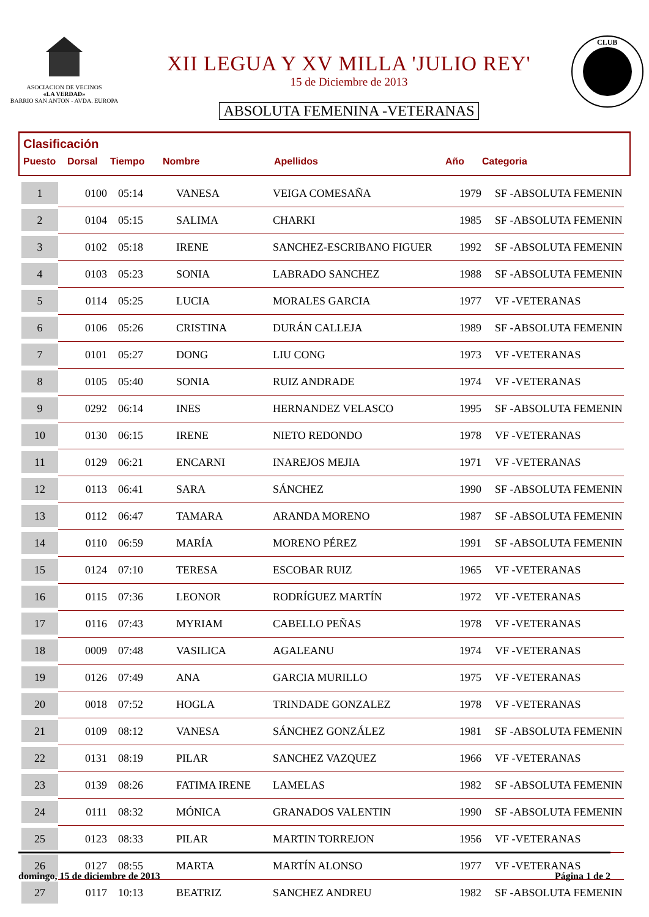ASOCIACION DE VECINOS
«LA VERDAD»
BARRIO SAN ANTON - AVDA. EUROPA
XII LEGUA Y XV MILLA 'JULIO REY'
15 de Diciembre de 2013
ABSOLUTA FEMENINA -VETERANAS
CLUB
Clasificación
Puesto Dorsal Tiempo Nombre Apellidos Año Categoria
| 1 | 0100 | 05:14 | VANESA | VEIGA COMESAÑA | 1979 | SF -ABSOLUTA FEMENIN |
| 2 | 0104 | 05:15 | SALIMA | CHARKI | 1985 | SF -ABSOLUTA FEMENIN |
| 3 | 0102 | 05:18 | IRENE | SANCHEZ-ESCRIBANO FIGUER | 1992 | SF -ABSOLUTA FEMENIN |
| 4 | 0103 | 05:23 | SONIA | LABRADO SANCHEZ | 1988 | SF -ABSOLUTA FEMENIN |
| 5 | 0114 | 05:25 | LUCIA | MORALES GARCIA | 1977 | VF -VETERANAS |
| 6 | 0106 | 05:26 | CRISTINA | DURÁN CALLEJA | 1989 | SF -ABSOLUTA FEMENIN |
| 7 | 0101 | 05:27 | DONG | LIU CONG | 1973 | VF -VETERANAS |
| 8 | 0105 | 05:40 | SONIA | RUIZ ANDRADE | 1974 | VF -VETERANAS |
| 9 | 0292 | 06:14 | INES | HERNANDEZ VELASCO | 1995 | SF -ABSOLUTA FEMENIN |
| 10 | 0130 | 06:15 | IRENE | NIETO REDONDO | 1978 | VF -VETERANAS |
| 11 | 0129 | 06:21 | ENCARNI | INAREJOS MEJIA | 1971 | VF -VETERANAS |
| 12 | 0113 | 06:41 | SARA | SÁNCHEZ | 1990 | SF -ABSOLUTA FEMENIN |
| 13 | 0112 | 06:47 | TAMARA | ARANDA MORENO | 1987 | SF -ABSOLUTA FEMENIN |
| 14 | 0110 | 06:59 | MARÍA | MORENO PÉREZ | 1991 | SF -ABSOLUTA FEMENIN |
| 15 | 0124 | 07:10 | TERESA | ESCOBAR RUIZ | 1965 | VF -VETERANAS |
| 16 | 0115 | 07:36 | LEONOR | RODRÍGUEZ MARTÍN | 1972 | VF -VETERANAS |
| 17 | 0116 | 07:43 | MYRIAM | CABELLO PEÑAS | 1978 | VF -VETERANAS |
| 18 | 0009 | 07:48 | VASILICA | AGALEANU | 1974 | VF -VETERANAS |
| 19 | 0126 | 07:49 | ANA | GARCIA MURILLO | 1975 | VF -VETERANAS |
| 20 | 0018 | 07:52 | HOGLA | TRINDADE GONZALEZ | 1978 | VF -VETERANAS |
| 21 | 0109 | 08:12 | VANESA | SÁNCHEZ GONZÁLEZ | 1981 | SF -ABSOLUTA FEMENIN |
| 22 | 0131 | 08:19 | PILAR | SANCHEZ VAZQUEZ | 1966 | VF -VETERANAS |
| 23 | 0139 | 08:26 | FATIMA IRENE | LAMELAS | 1982 | SF -ABSOLUTA FEMENIN |
| 24 | 0111 | 08:32 | MÓNICA | GRANADOS VALENTIN | 1990 | SF -ABSOLUTA FEMENIN |
| 25 | 0123 | 08:33 | PILAR | MARTIN TORREJON | 1956 | VF -VETERANAS |
| 26 | 0127 | 08:55 | MARTA | MARTÍN ALONSO | 1977 | VF -VETERANAS |
| 27 | 0117 | 10:13 | BEATRIZ | SANCHEZ ANDREU | 1982 | SF -ABSOLUTA FEMENIN |
domingo, 15 de diciembre de 2013 Página 1 de 2